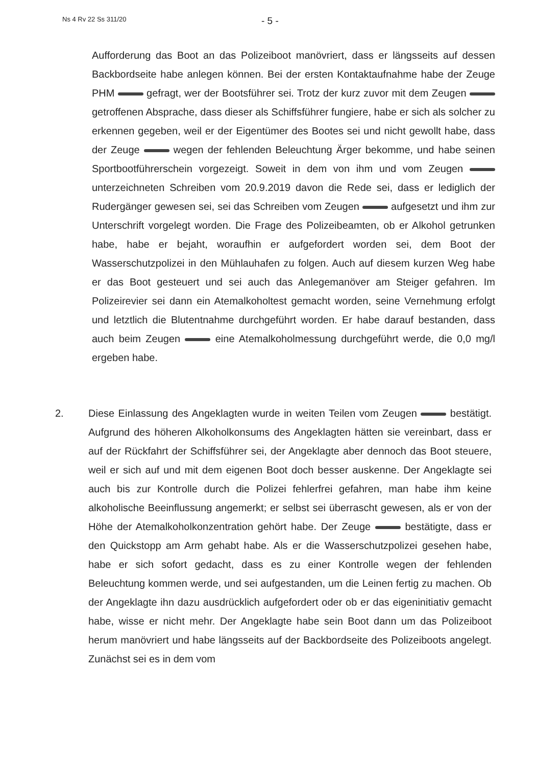Ns 4 Rv 22 Ss 311/20
- 5 -
Aufforderung das Boot an das Polizeiboot manövriert, dass er längsseits auf dessen Backbordseite habe anlegen können. Bei der ersten Kontaktaufnahme habe der Zeuge PHM gefragt, wer der Bootsführer sei. Trotz der kurz zuvor mit dem Zeugen getroffenen Absprache, dass dieser als Schiffsführer fungiere, habe er sich als solcher zu erkennen gegeben, weil er der Eigentümer des Bootes sei und nicht gewollt habe, dass der Zeuge wegen der fehlenden Beleuchtung Ärger bekomme, und habe seinen Sportbootführerschein vorgezeigt. Soweit in dem von ihm und vom Zeugen unterzeichneten Schreiben vom 20.9.2019 davon die Rede sei, dass er lediglich der Rudergänger gewesen sei, sei das Schreiben vom Zeugen aufgesetzt und ihm zur Unterschrift vorgelegt worden. Die Frage des Polizeibeamten, ob er Alkohol getrunken habe, habe er bejaht, woraufhin er aufgefordert worden sei, dem Boot der Wasserschutzpolizei in den Mühlauhafen zu folgen. Auch auf diesem kurzen Weg habe er das Boot gesteuert und sei auch das Anlegemanöver am Steiger gefahren. Im Polizeirevier sei dann ein Atemalkoholtest gemacht worden, seine Vernehmung erfolgt und letztlich die Blutentnahme durchgeführt worden. Er habe darauf bestanden, dass auch beim Zeugen eine Atemalkoholmessung durchgeführt werde, die 0,0 mg/l ergeben habe.
2. Diese Einlassung des Angeklagten wurde in weiten Teilen vom Zeugen bestätigt. Aufgrund des höheren Alkoholkonsums des Angeklagten hätten sie vereinbart, dass er auf der Rückfahrt der Schiffsführer sei, der Angeklagte aber dennoch das Boot steuere, weil er sich auf und mit dem eigenen Boot doch besser auskenne. Der Angeklagte sei auch bis zur Kontrolle durch die Polizei fehlerfrei gefahren, man habe ihm keine alkoholische Beeinflussung angemerkt; er selbst sei überrascht gewesen, als er von der Höhe der Atemalkoholkonzentration gehört habe. Der Zeuge bestätigte, dass er den Quickstopp am Arm gehabt habe. Als er die Wasserschutzpolizei gesehen habe, habe er sich sofort gedacht, dass es zu einer Kontrolle wegen der fehlenden Beleuchtung kommen werde, und sei aufgestanden, um die Leinen fertig zu machen. Ob der Angeklagte ihn dazu ausdrücklich aufgefordert oder ob er das eigeninitiativ gemacht habe, wisse er nicht mehr. Der Angeklagte habe sein Boot dann um das Polizeiboot herum manövriert und habe längsseits auf der Backbordseite des Polizeiboots angelegt. Zunächst sei es in dem vom